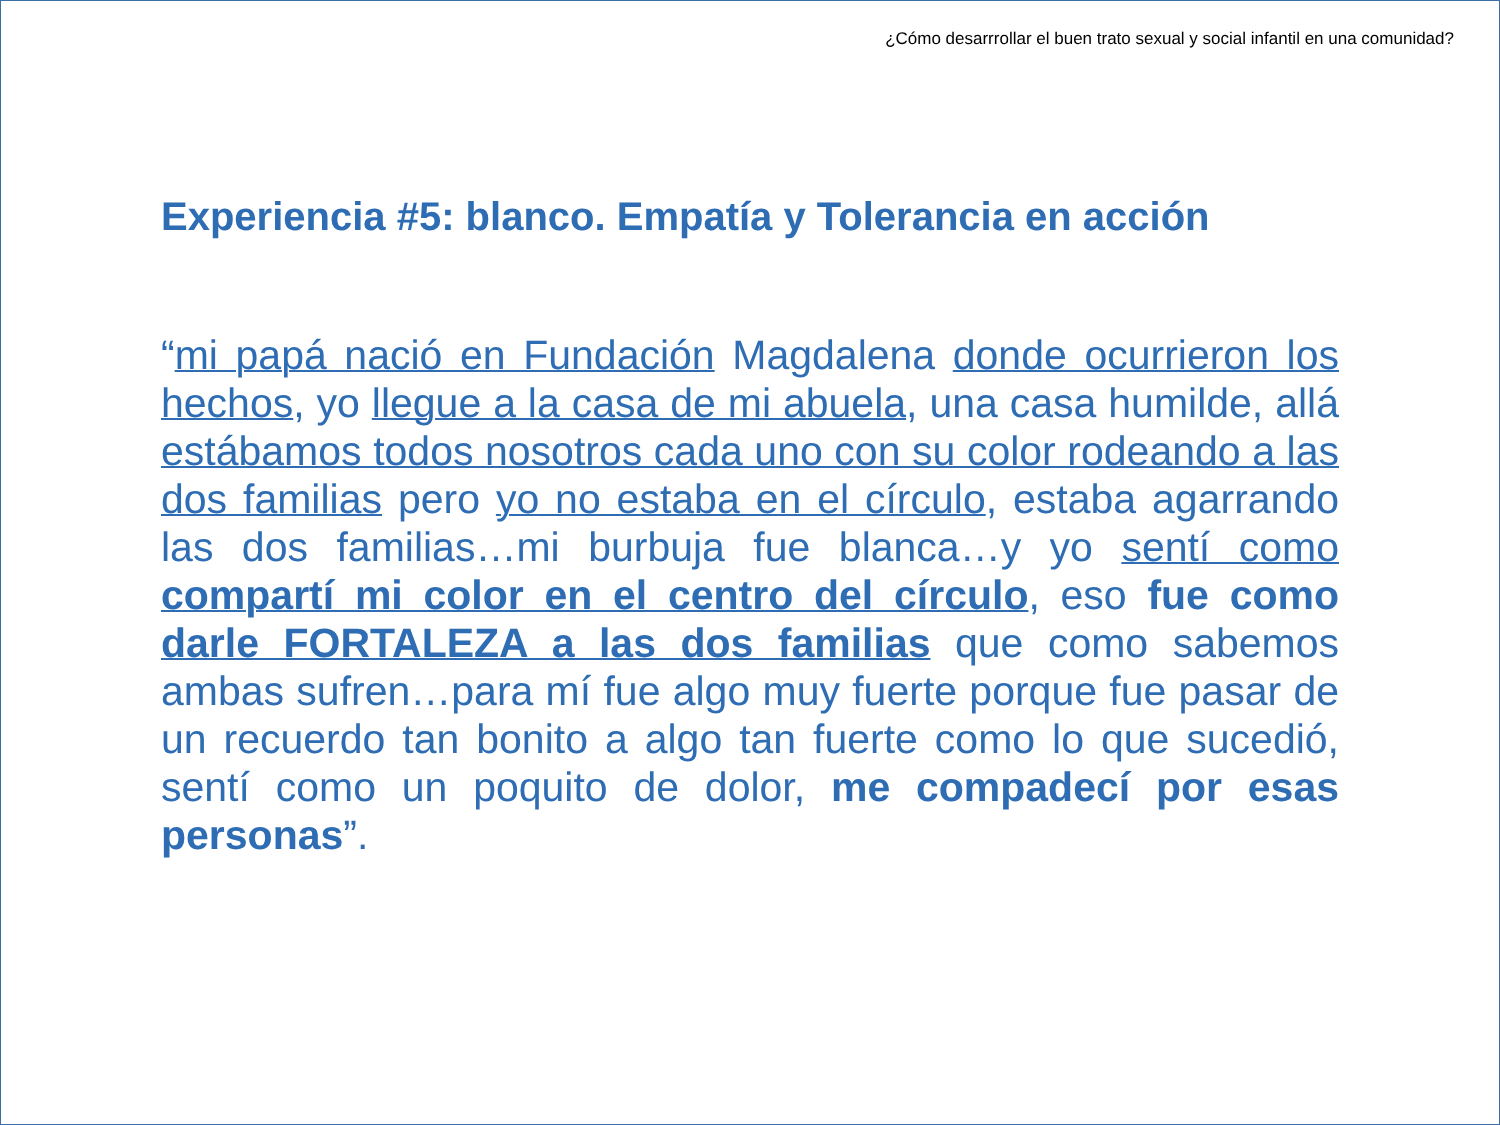¿Cómo desarrrollar el buen trato sexual y social infantil en una comunidad?
Experiencia #5: blanco. Empatía y Tolerancia en acción
“mi papá nació en Fundación Magdalena donde ocurrieron los hechos, yo llegue a la casa de mi abuela, una casa humilde, allá estábamos todos nosotros cada uno con su color rodeando a las dos familias pero yo no estaba en el círculo, estaba agarrando las dos familias…mi burbuja fue blanca…y yo sentí como compartí mi color en el centro del círculo, eso fue como darle FORTALEZA a las dos familias que como sabemos ambas sufren…para mí fue algo muy fuerte porque fue pasar de un recuerdo tan bonito a algo tan fuerte como lo que sucedió, sentí como un poquito de dolor, me compadecí por esas personas”.